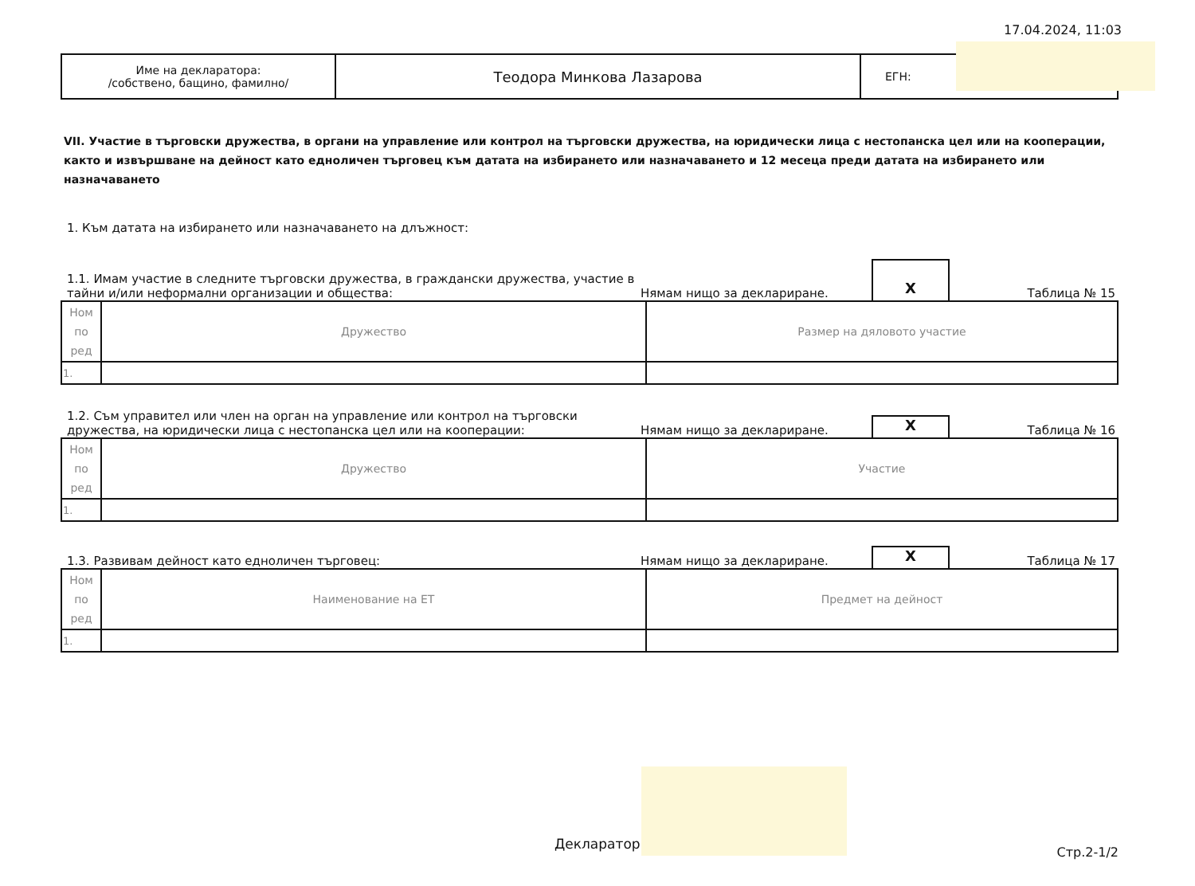17.04.2024, 11:03
| Име на декларатора: /собствено, бащино, фамилно/ | Теодора Минкова Лазарова | ЕГН: |
VII. Участие в търговски дружества, в органи на управление или контрол на търговски дружества, на юридически лица с нестопанска цел или на кооперации, както и извършване на дейност като едноличен търговец към датата на избирането или назначаването и 12 месеца преди датата на избирането или назначаването
1. Към датата на избирането или назначаването на длъжност:
1.1. Имам участие в следните търговски дружества, в граждански дружества, участие в тайни и/или неформални организации и общества:
Нямам нищо за деклариране.
X
Таблица № 15
| Ном по ред | Дружество | Размер на дяловото участие |
| --- | --- | --- |
| 1. | | |
1.2. Съм управител или член на орган на управление или контрол на търговски дружества, на юридически лица с нестопанска цел или на кооперации:
Нямам нищо за деклариране.
X
Таблица № 16
| Ном по ред | Дружество | Участие |
| --- | --- | --- |
| 1. | | |
1.3. Развивам дейност като едноличен търговец:
Нямам нищо за деклариране.
X
Таблица № 17
| Ном по ред | Наименование на ЕТ | Предмет на дейност |
| --- | --- | --- |
| 1. | | |
Декларатор:
Стр.2-1/2